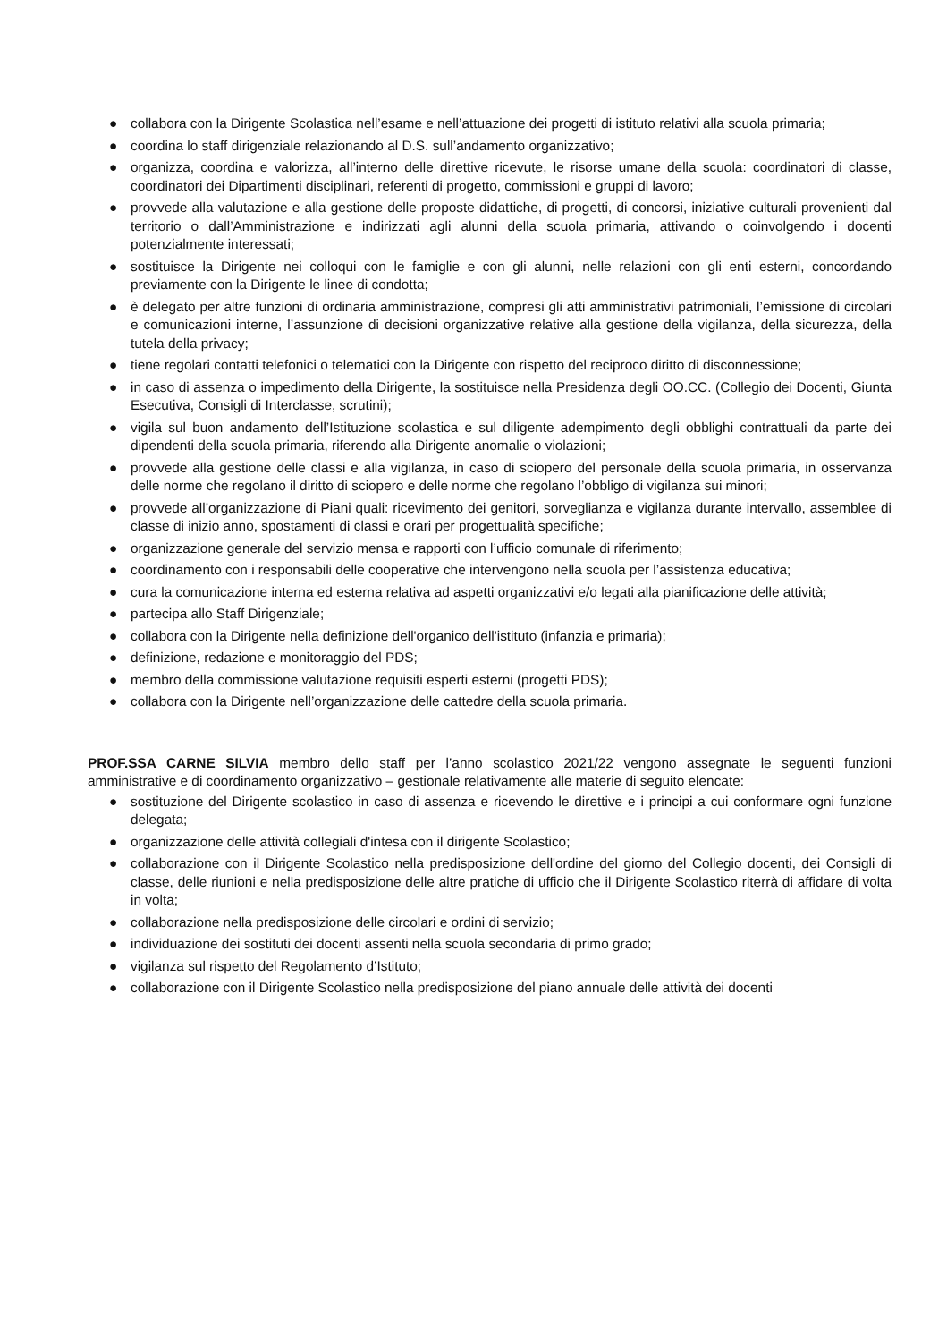● collabora con la Dirigente Scolastica nell’esame e nell’attuazione dei progetti di istituto relativi alla scuola primaria;
● coordina lo staff dirigenziale relazionando al D.S. sull’andamento organizzativo;
● organizza, coordina e valorizza, all’interno delle direttive ricevute, le risorse umane della scuola: coordinatori di classe, coordinatori dei Dipartimenti disciplinari, referenti di progetto, commissioni e gruppi di lavoro;
● provvede alla valutazione e alla gestione delle proposte didattiche, di progetti, di concorsi, iniziative culturali provenienti dal territorio o dall’Amministrazione e indirizzati agli alunni della scuola primaria, attivando o coinvolgendo i docenti potenzialmente interessati;
● sostituisce la Dirigente nei colloqui con le famiglie e con gli alunni, nelle relazioni con gli enti esterni, concordando previamente con la Dirigente le linee di condotta;
● è delegato per altre funzioni di ordinaria amministrazione, compresi gli atti amministrativi patrimoniali, l’emissione di circolari e comunicazioni interne, l’assunzione di decisioni organizzative relative alla gestione della vigilanza, della sicurezza, della tutela della privacy;
● tiene regolari contatti telefonici o telematici con la Dirigente con rispetto del reciproco diritto di disconnessione;
● in caso di assenza o impedimento della Dirigente, la sostituisce nella Presidenza degli OO.CC. (Collegio dei Docenti, Giunta Esecutiva, Consigli di Interclasse, scrutini);
● vigila sul buon andamento dell’Istituzione scolastica e sul diligente adempimento degli obblighi contrattuali da parte dei dipendenti della scuola primaria, riferendo alla Dirigente anomalie o violazioni;
● provvede alla gestione delle classi e alla vigilanza, in caso di sciopero del personale della scuola primaria, in osservanza delle norme che regolano il diritto di sciopero e delle norme che regolano l’obbligo di vigilanza sui minori;
● provvede all’organizzazione di Piani quali: ricevimento dei genitori, sorveglianza e vigilanza durante intervallo, assemblee di classe di inizio anno, spostamenti di classi e orari per progettualità specifiche;
● organizzazione generale del servizio mensa e rapporti con l’ufficio comunale di riferimento;
● coordinamento con i responsabili delle cooperative che intervengono nella scuola per l’assistenza educativa;
● cura la comunicazione interna ed esterna relativa ad aspetti organizzativi e/o legati alla pianificazione delle attività;
● partecipa allo Staff Dirigenziale;
● collabora con la Dirigente nella definizione dell'organico dell'istituto (infanzia e primaria);
● definizione, redazione e monitoraggio del PDS;
● membro della commissione valutazione requisiti esperti esterni (progetti PDS);
● collabora con la Dirigente nell’organizzazione delle cattedre della scuola primaria.
PROF.SSA CARNE SILVIA membro dello staff per l’anno scolastico 2021/22 vengono assegnate le seguenti funzioni amministrative e di coordinamento organizzativo – gestionale relativamente alle materie di seguito elencate:
● sostituzione del Dirigente scolastico in caso di assenza e ricevendo le direttive e i principi a cui conformare ogni funzione delegata;
● organizzazione delle attività collegiali d'intesa con il dirigente Scolastico;
● collaborazione con il Dirigente Scolastico nella predisposizione dell'ordine del giorno del Collegio docenti, dei Consigli di classe, delle riunioni e nella predisposizione delle altre pratiche di ufficio che il Dirigente Scolastico riterrà di affidare di volta in volta;
● collaborazione nella predisposizione delle circolari e ordini di servizio;
● individuazione dei sostituti dei docenti assenti nella scuola secondaria di primo grado;
● vigilanza sul rispetto del Regolamento d’Istituto;
● collaborazione con il Dirigente Scolastico nella predisposizione del piano annuale delle attività dei docenti